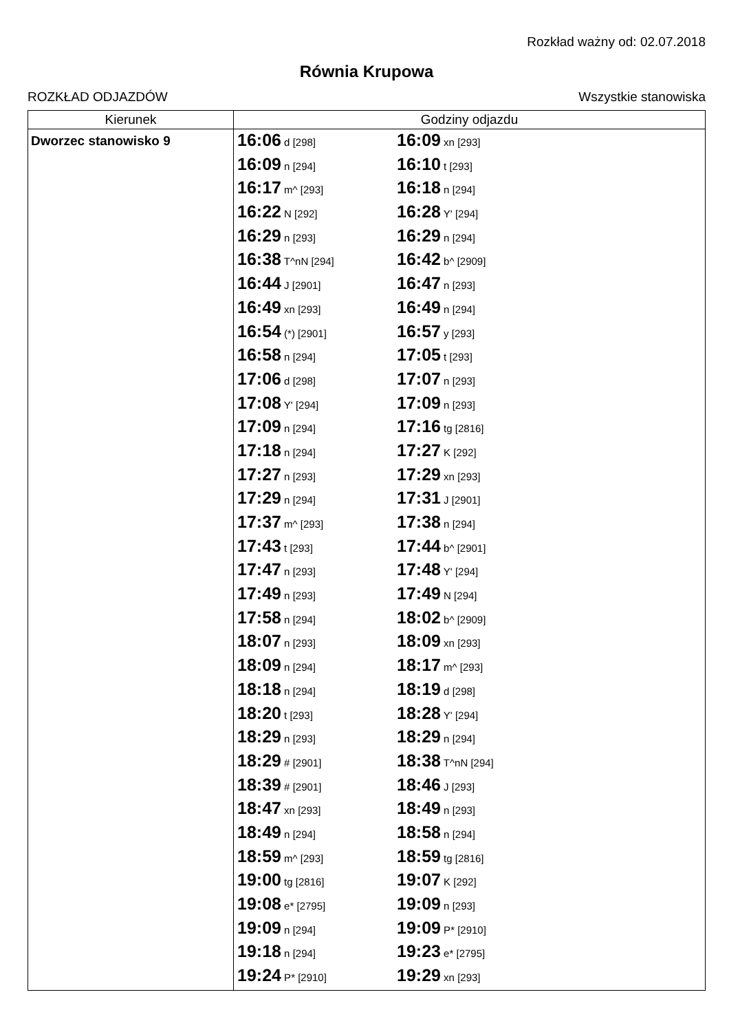Rozkład ważny od: 02.07.2018
Równia Krupowa
ROZKŁAD ODJAZDÓW Wszystkie stanowiska
| Kierunek | Godziny odjazdu |
| --- | --- |
| Dworzec stanowisko 9 | 16:06 d [298] 16:09 xn [293] 16:09 n [294] 16:10 t [293] 16:17 m^ [293] 16:18 n [294] 16:22 N [292] 16:28 Y' [294] 16:29 n [293] 16:29 n [294] 16:38 T^nN [294] 16:42 b^ [2909] 16:44 J [2901] 16:47 n [293] 16:49 xn [293] 16:49 n [294] 16:54 (*) [2901] 16:57 y [293] 16:58 n [294] 17:05 t [293] 17:06 d [298] 17:07 n [293] 17:08 Y' [294] 17:09 n [293] 17:09 n [294] 17:16 tg [2816] 17:18 n [294] 17:27 K [292] 17:27 n [293] 17:29 xn [293] 17:29 n [294] 17:31 J [2901] 17:37 m^ [293] 17:38 n [294] 17:43 t [293] 17:44 b^ [2901] 17:47 n [293] 17:48 Y' [294] 17:49 n [293] 17:49 N [294] 17:58 n [294] 18:02 b^ [2909] 18:07 n [293] 18:09 xn [293] 18:09 n [294] 18:17 m^ [293] 18:18 n [294] 18:19 d [298] 18:20 t [293] 18:28 Y' [294] 18:29 n [293] 18:29 n [294] 18:29 # [2901] 18:38 T^nN [294] 18:39 # [2901] 18:46 J [293] 18:47 xn [293] 18:49 n [293] 18:49 n [294] 18:58 n [294] 18:59 m^ [293] 18:59 tg [2816] 19:00 tg [2816] 19:07 K [292] 19:08 e* [2795] 19:09 n [293] 19:09 n [294] 19:09 P* [2910] 19:18 n [294] 19:23 e* [2795] 19:24 P* [2910] 19:29 xn [293] |